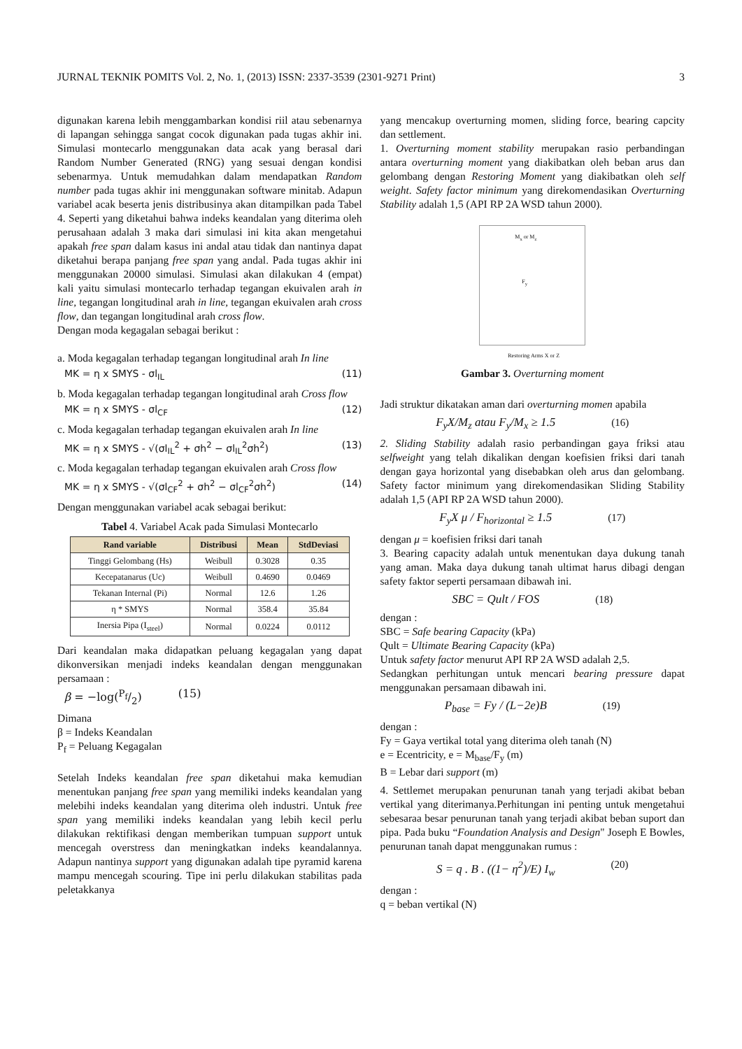JURNAL TEKNIK POMITS Vol. 2, No. 1, (2013) ISSN: 2337-3539 (2301-9271 Print) 3
digunakan karena lebih menggambarkan kondisi riil atau sebenarnya di lapangan sehingga sangat cocok digunakan pada tugas akhir ini. Simulasi montecarlo menggunakan data acak yang berasal dari Random Number Generated (RNG) yang sesuai dengan kondisi sebenarmya. Untuk memudahkan dalam mendapatkan Random number pada tugas akhir ini menggunakan software minitab. Adapun variabel acak beserta jenis distribusinya akan ditampilkan pada Tabel 4. Seperti yang diketahui bahwa indeks keandalan yang diterima oleh perusahaan adalah 3 maka dari simulasi ini kita akan mengetahui apakah free span dalam kasus ini andal atau tidak dan nantinya dapat diketahui berapa panjang free span yang andal. Pada tugas akhir ini menggunakan 20000 simulasi. Simulasi akan dilakukan 4 (empat) kali yaitu simulasi montecarlo terhadap tegangan ekuivalen arah in line, tegangan longitudinal arah in line, tegangan ekuivalen arah cross flow, dan tegangan longitudinal arah cross flow.
Dengan moda kegagalan sebagai berikut :
a. Moda kegagalan terhadap tegangan longitudinal arah In line
MK = η x SMYS - σl<sub>IL</sub> (11)
b. Moda kegagalan terhadap tegangan longitudinal arah Cross flow
MK = η x SMYS - σl<sub>CF</sub> (12)
c. Moda kegagalan terhadap tegangan ekuivalen arah In line
MK = η x SMYS - √(σl<sub>IL</sub><sup>2</sup> + σh<sup>2</sup> − σl<sub>IL</sub><sup>2</sup>σh<sup>2</sup>) (13)
c. Moda kegagalan terhadap tegangan ekuivalen arah Cross flow
MK = η x SMYS - √(σl<sub>CF</sub><sup>2</sup> + σh<sup>2</sup> − σl<sub>CF</sub><sup>2</sup>σh<sup>2</sup>) (14)
Dengan menggunakan variabel acak sebagai berikut:
Tabel 4. Variabel Acak pada Simulasi Montecarlo
| Rand variable | Distribusi | Mean | StdDeviasi |
| --- | --- | --- | --- |
| Tinggi Gelombang (Hs) | Weibull | 0.3028 | 0.35 |
| Kecepatanarus (Uc) | Weibull | 0.4690 | 0.0469 |
| Tekanan Internal (Pi) | Normal | 12.6 | 1.26 |
| η * SMYS | Normal | 358.4 | 35.84 |
| Inersia Pipa (I<sub>steel</sub>) | Normal | 0.0224 | 0.0112 |
Dari keandalan maka didapatkan peluang kegagalan yang dapat dikonversikan menjadi indeks keandalan dengan menggunakan persamaan :
β = −log(P<sub>f</sub>/2) (15)
Dimana
β = Indeks Keandalan
P<sub>f</sub> = Peluang Kegagalan
Setelah Indeks keandalan free span diketahui maka kemudian menentukan panjang free span yang memiliki indeks keandalan yang melebihi indeks keandalan yang diterima oleh industri. Untuk free span yang memiliki indeks keandalan yang lebih kecil perlu dilakukan rektifikasi dengan memberikan tumpuan support untuk mencegah overstress dan meningkatkan indeks keandalannya. Adapun nantinya support yang digunakan adalah tipe pyramid karena mampu mencegah scouring. Tipe ini perlu dilakukan stabilitas pada peletakkanya
yang mencakup overturning momen, sliding force, bearing capcity dan settlement.
1. Overturning moment stability merupakan rasio perbandingan antara overturning moment yang diakibatkan oleh beban arus dan gelombang dengan Restoring Moment yang diakibatkan oleh self weight. Safety factor minimum yang direkomendasikan Overturning Stability adalah 1,5 (API RP 2A WSD tahun 2000).
M<sub>x</sub> or M<sub>z</sub>
F<sub>y</sub>
Restoring Arms X or Z
Gambar 3. Overturning moment
Jadi struktur dikatakan aman dari overturning momen apabila
F<sub>y</sub>X/M<sub>z</sub> atau F<sub>y</sub>/M<sub>x</sub> ≥ 1.5 (16)
2. Sliding Stability adalah rasio perbandingan gaya friksi atau selfweight yang telah dikalikan dengan koefisien friksi dari tanah dengan gaya horizontal yang disebabkan oleh arus dan gelombang. Safety factor minimum yang direkomendasikan Sliding Stability adalah 1,5 (API RP 2A WSD tahun 2000).
F<sub>y</sub>X μ / F<sub>horizontal</sub> ≥ 1.5 (17)
dengan μ = koefisien friksi dari tanah
3. Bearing capacity adalah untuk menentukan daya dukung tanah yang aman. Maka daya dukung tanah ultimat harus dibagi dengan safety faktor seperti persamaan dibawah ini.
SBC = Qult / FOS (18)
dengan :
SBC = Safe bearing Capacity (kPa)
Qult = Ultimate Bearing Capacity (kPa)
Untuk safety factor menurut API RP 2A WSD adalah 2,5.
Sedangkan perhitungan untuk mencari bearing pressure dapat menggunakan persamaan dibawah ini.
P<sub>base</sub> = Fy / (L−2e)B (19)
dengan :
Fy = Gaya vertikal total yang diterima oleh tanah (N)
e = Ecentricity, e = M<sub>base</sub>/F<sub>y</sub> (m)
B = Lebar dari support (m)
4. Settlemet merupakan penurunan tanah yang terjadi akibat beban vertikal yang diterimanya.Perhitungan ini penting untuk mengetahui sebesaraa besar penurunan tanah yang terjadi akibat beban suport dan pipa. Pada buku “Foundation Analysis and Design" Joseph E Bowles, penurunan tanah dapat menggunakan rumus :
S = q . B . ((1− η<sup>2</sup>)/E) I<sub>w</sub> (20)
dengan :
q = beban vertikal (N)